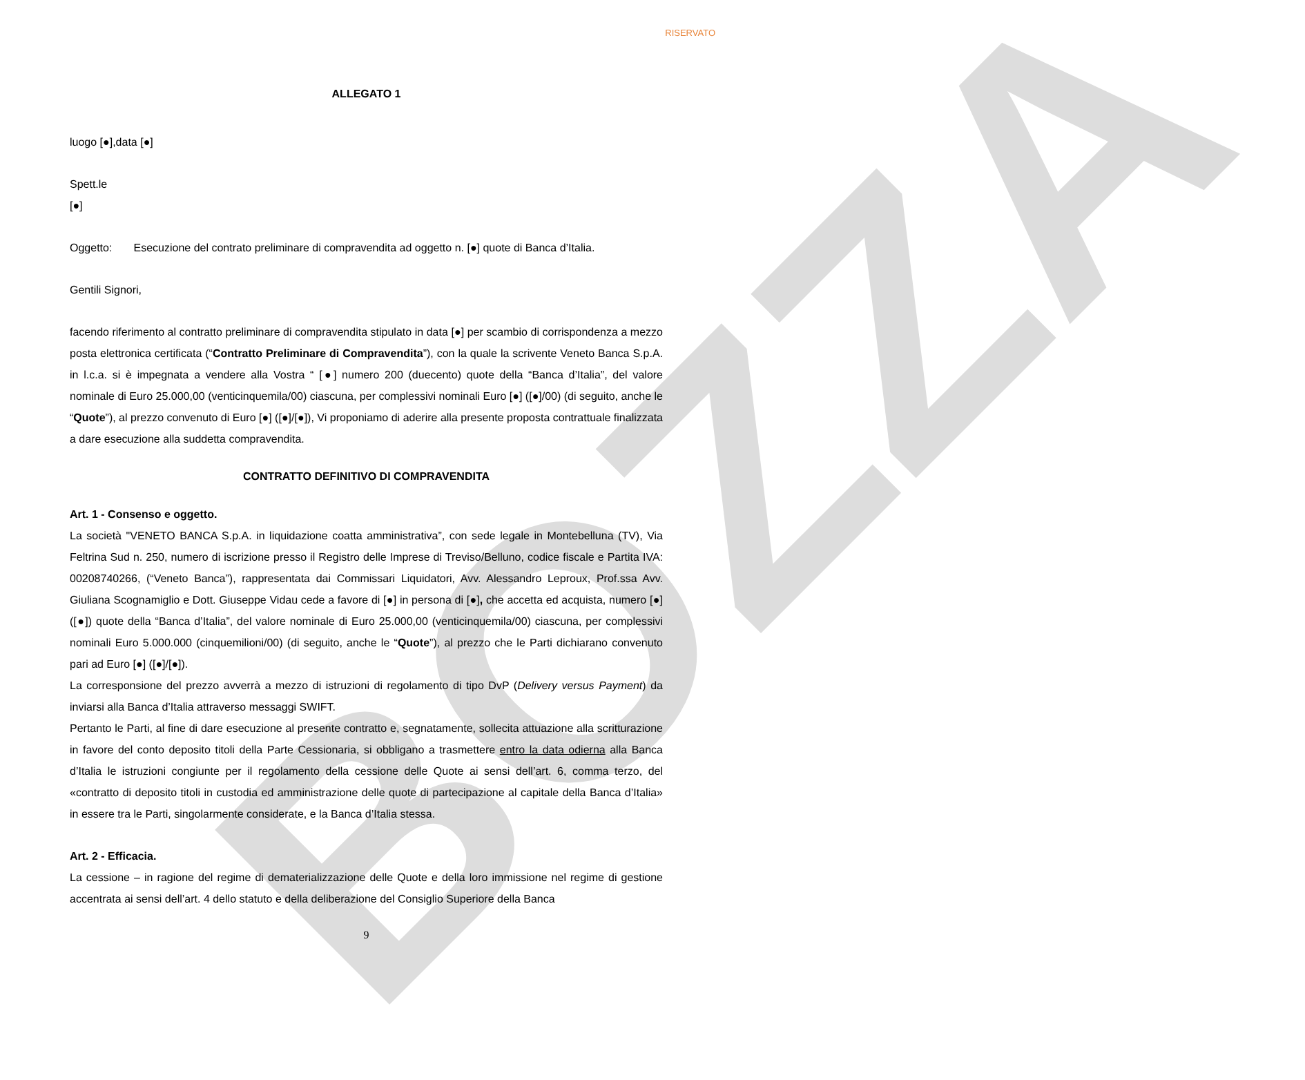BOZZA
RISERVATO
ALLEGATO 1
luogo [●],data [●]
Spett.le
[●]
Oggetto: Esecuzione del contrato preliminare di compravendita ad oggetto n. [●] quote di Banca d’Italia.
Gentili Signori,
facendo riferimento al contratto preliminare di compravendita stipulato in data [●] per scambio di corrispondenza a mezzo posta elettronica certificata (“Contratto Preliminare di Compravendita”), con la quale la scrivente Veneto Banca S.p.A. in l.c.a. si è impegnata a vendere alla Vostra “ [●] numero 200 (duecento) quote della “Banca d’Italia”, del valore nominale di Euro 25.000,00 (venticinquemila/00) ciascuna, per complessivi nominali Euro [●] ([●]/00) (di seguito, anche le “Quote”), al prezzo convenuto di Euro [●] ([●]/[●]), Vi proponiamo di aderire alla presente proposta contrattuale finalizzata a dare esecuzione alla suddetta compravendita.
CONTRATTO DEFINITIVO DI COMPRAVENDITA
Art. 1 - Consenso e oggetto.
La società "VENETO BANCA S.p.A. in liquidazione coatta amministrativa”, con sede legale in Montebelluna (TV), Via Feltrina Sud n. 250, numero di iscrizione presso il Registro delle Imprese di Treviso/Belluno, codice fiscale e Partita IVA: 00208740266, (“Veneto Banca”), rappresentata dai Commissari Liquidatori, Avv. Alessandro Leproux, Prof.ssa Avv. Giuliana Scognamiglio e Dott. Giuseppe Vidau cede a favore di [●] in persona di [●], che accetta ed acquista, numero [●] ([●]) quote della “Banca d’Italia”, del valore nominale di Euro 25.000,00 (venticinquemila/00) ciascuna, per complessivi nominali Euro 5.000.000 (cinquemilioni/00) (di seguito, anche le “Quote”), al prezzo che le Parti dichiarano convenuto pari ad Euro [●] ([●]/[●]).
La corresponsione del prezzo avverrà a mezzo di istruzioni di regolamento di tipo DvP (Delivery versus Payment) da inviarsi alla Banca d’Italia attraverso messaggi SWIFT.
Pertanto le Parti, al fine di dare esecuzione al presente contratto e, segnatamente, sollecita attuazione alla scritturazione in favore del conto deposito titoli della Parte Cessionaria, si obbligano a trasmettere entro la data odierna alla Banca d’Italia le istruzioni congiunte per il regolamento della cessione delle Quote ai sensi dell’art. 6, comma terzo, del «contratto di deposito titoli in custodia ed amministrazione delle quote di partecipazione al capitale della Banca d’Italia» in essere tra le Parti, singolarmente considerate, e la Banca d’Italia stessa.
Art. 2 - Efficacia.
La cessione – in ragione del regime di dematerializzazione delle Quote e della loro immissione nel regime di gestione accentrata ai sensi dell’art. 4 dello statuto e della deliberazione del Consiglio Superiore della Banca
9